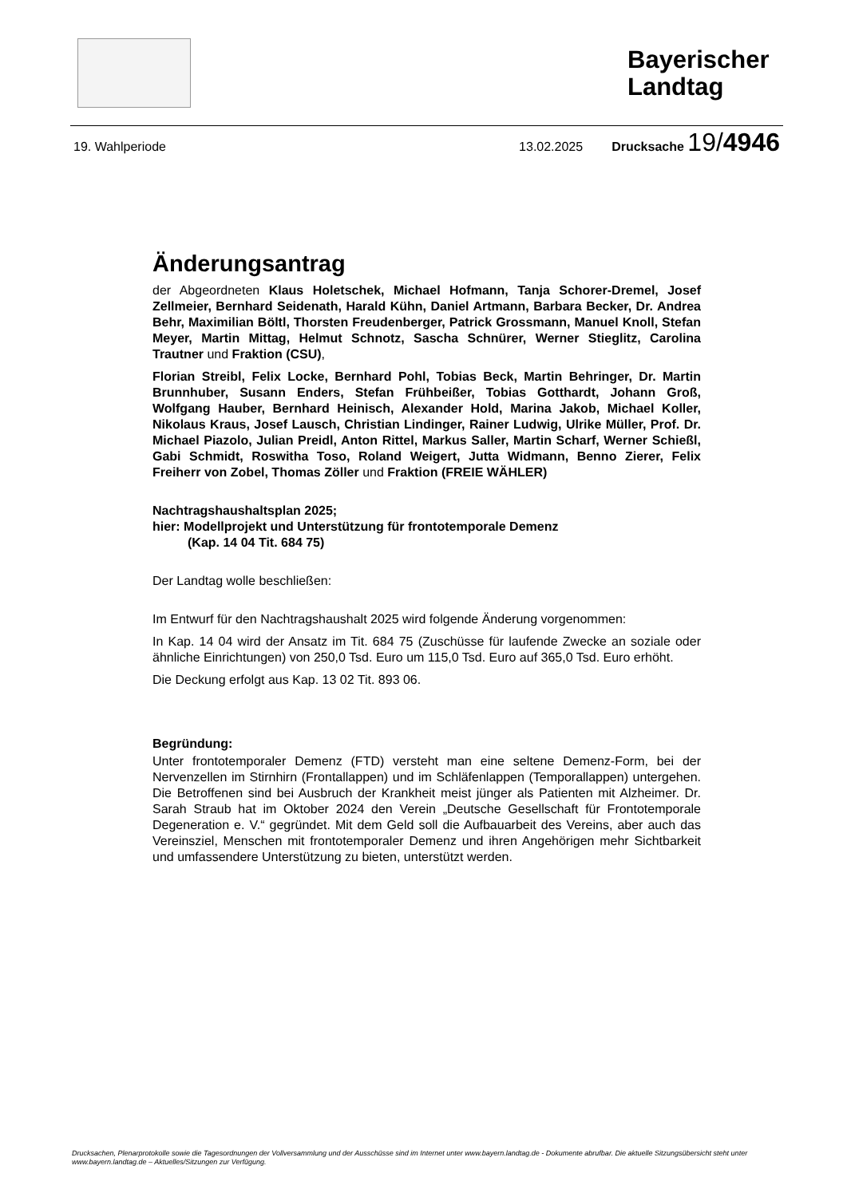Bayerischer
Landtag
19. Wahlperiode 13.02.2025 Drucksache 19/4946
Änderungsantrag
der Abgeordneten Klaus Holetschek, Michael Hofmann, Tanja Schorer-Dremel, Josef Zellmeier, Bernhard Seidenath, Harald Kühn, Daniel Artmann, Barbara Becker, Dr. Andrea Behr, Maximilian Böltl, Thorsten Freudenberger, Patrick Grossmann, Manuel Knoll, Stefan Meyer, Martin Mittag, Helmut Schnotz, Sascha Schnürer, Werner Stieglitz, Carolina Trautner und Fraktion (CSU),
Florian Streibl, Felix Locke, Bernhard Pohl, Tobias Beck, Martin Behringer, Dr. Martin Brunnhuber, Susann Enders, Stefan Frühbeißer, Tobias Gotthardt, Johann Groß, Wolfgang Hauber, Bernhard Heinisch, Alexander Hold, Marina Jakob, Michael Koller, Nikolaus Kraus, Josef Lausch, Christian Lindinger, Rainer Ludwig, Ulrike Müller, Prof. Dr. Michael Piazolo, Julian Preidl, Anton Rittel, Markus Saller, Martin Scharf, Werner Schießl, Gabi Schmidt, Roswitha Toso, Roland Weigert, Jutta Widmann, Benno Zierer, Felix Freiherr von Zobel, Thomas Zöller und Fraktion (FREIE WÄHLER)
Nachtragshaushaltsplan 2025;
hier: Modellprojekt und Unterstützung für frontotemporale Demenz
(Kap. 14 04 Tit. 684 75)
Der Landtag wolle beschließen:
Im Entwurf für den Nachtragshaushalt 2025 wird folgende Änderung vorgenommen:
In Kap. 14 04 wird der Ansatz im Tit. 684 75 (Zuschüsse für laufende Zwecke an soziale oder ähnliche Einrichtungen) von 250,0 Tsd. Euro um 115,0 Tsd. Euro auf 365,0 Tsd. Euro erhöht.
Die Deckung erfolgt aus Kap. 13 02 Tit. 893 06.
Begründung:
Unter frontotemporaler Demenz (FTD) versteht man eine seltene Demenz-Form, bei der Nervenzellen im Stirnhirn (Frontallappen) und im Schläfenlappen (Temporallappen) untergehen. Die Betroffenen sind bei Ausbruch der Krankheit meist jünger als Patienten mit Alzheimer. Dr. Sarah Straub hat im Oktober 2024 den Verein „Deutsche Gesellschaft für Frontotemporale Degeneration e. V.“ gegründet. Mit dem Geld soll die Aufbauarbeit des Vereins, aber auch das Vereinsziel, Menschen mit frontotemporaler Demenz und ihren Angehörigen mehr Sichtbarkeit und umfassendere Unterstützung zu bieten, unterstützt werden.
Drucksachen, Plenarprotokolle sowie die Tagesordnungen der Vollversammlung und der Ausschüsse sind im Internet unter www.bayern.landtag.de - Dokumente abrufbar. Die aktuelle Sitzungsübersicht steht unter www.bayern.landtag.de – Aktuelles/Sitzungen zur Verfügung.